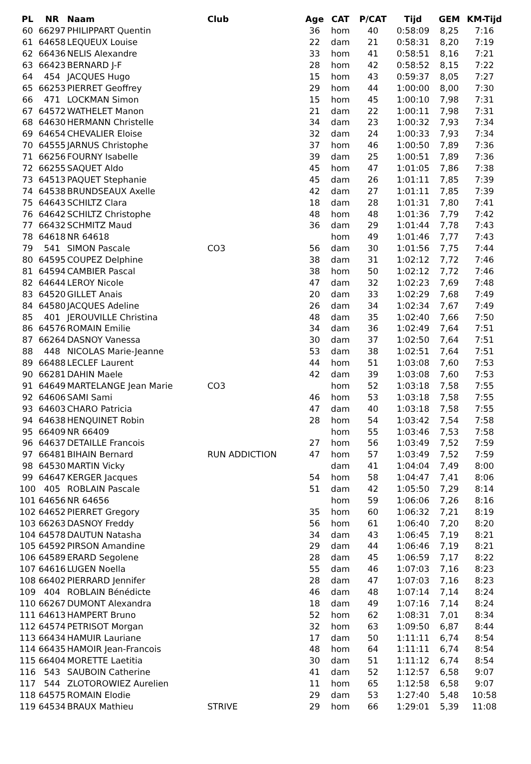| PL | NR | Naam | Club | Age | CAT | P/CAT | Tijd | GEM | KM-Tijd |
| --- | --- | --- | --- | --- | --- | --- | --- | --- | --- |
| 60 | 66297 | PHILIPPART Quentin | | 36 | hom | 40 | 0:58:09 | 8,25 | 7:16 |
| 61 | 64658 | LEQUEUX Louise | | 22 | dam | 21 | 0:58:31 | 8,20 | 7:19 |
| 62 | 66436 | NELIS Alexandre | | 33 | hom | 41 | 0:58:51 | 8,16 | 7:21 |
| 63 | 66423 | BERNARD J-F | | 28 | hom | 42 | 0:58:52 | 8,15 | 7:22 |
| 64 | 454 | JACQUES Hugo | | 15 | hom | 43 | 0:59:37 | 8,05 | 7:27 |
| 65 | 66253 | PIERRET Geoffrey | | 29 | hom | 44 | 1:00:00 | 8,00 | 7:30 |
| 66 | 471 | LOCKMAN Simon | | 15 | hom | 45 | 1:00:10 | 7,98 | 7:31 |
| 67 | 64572 | WATHELET Manon | | 21 | dam | 22 | 1:00:11 | 7,98 | 7:31 |
| 68 | 64630 | HERMANN Christelle | | 34 | dam | 23 | 1:00:32 | 7,93 | 7:34 |
| 69 | 64654 | CHEVALIER Eloise | | 32 | dam | 24 | 1:00:33 | 7,93 | 7:34 |
| 70 | 64555 | JARNUS Christophe | | 37 | hom | 46 | 1:00:50 | 7,89 | 7:36 |
| 71 | 66256 | FOURNY Isabelle | | 39 | dam | 25 | 1:00:51 | 7,89 | 7:36 |
| 72 | 66255 | SAQUET Aldo | | 45 | hom | 47 | 1:01:05 | 7,86 | 7:38 |
| 73 | 64513 | PAQUET Stephanie | | 45 | dam | 26 | 1:01:11 | 7,85 | 7:39 |
| 74 | 64538 | BRUNDSEAUX Axelle | | 42 | dam | 27 | 1:01:11 | 7,85 | 7:39 |
| 75 | 64643 | SCHILTZ Clara | | 18 | dam | 28 | 1:01:31 | 7,80 | 7:41 |
| 76 | 64642 | SCHILTZ Christophe | | 48 | hom | 48 | 1:01:36 | 7,79 | 7:42 |
| 77 | 66432 | SCHMITZ Maud | | 36 | dam | 29 | 1:01:44 | 7,78 | 7:43 |
| 78 | 64618 | NR 64618 | | | hom | 49 | 1:01:46 | 7,77 | 7:43 |
| 79 | 541 | SIMON Pascale | CO3 | 56 | dam | 30 | 1:01:56 | 7,75 | 7:44 |
| 80 | 64595 | COUPEZ Delphine | | 38 | dam | 31 | 1:02:12 | 7,72 | 7:46 |
| 81 | 64594 | CAMBIER Pascal | | 38 | hom | 50 | 1:02:12 | 7,72 | 7:46 |
| 82 | 64644 | LEROY Nicole | | 47 | dam | 32 | 1:02:23 | 7,69 | 7:48 |
| 83 | 64520 | GILLET Anais | | 20 | dam | 33 | 1:02:29 | 7,68 | 7:49 |
| 84 | 64580 | JACQUES Adeline | | 26 | dam | 34 | 1:02:34 | 7,67 | 7:49 |
| 85 | 401 | JEROUVILLE Christina | | 48 | dam | 35 | 1:02:40 | 7,66 | 7:50 |
| 86 | 64576 | ROMAIN Emilie | | 34 | dam | 36 | 1:02:49 | 7,64 | 7:51 |
| 87 | 66264 | DASNOY Vanessa | | 30 | dam | 37 | 1:02:50 | 7,64 | 7:51 |
| 88 | 448 | NICOLAS Marie-Jeanne | | 53 | dam | 38 | 1:02:51 | 7,64 | 7:51 |
| 89 | 66488 | LECLEF Laurent | | 44 | hom | 51 | 1:03:08 | 7,60 | 7:53 |
| 90 | 66281 | DAHIN Maele | | 42 | dam | 39 | 1:03:08 | 7,60 | 7:53 |
| 91 | 64649 | MARTELANGE Jean Marie | CO3 | | hom | 52 | 1:03:18 | 7,58 | 7:55 |
| 92 | 64606 | SAMI Sami | | 46 | hom | 53 | 1:03:18 | 7,58 | 7:55 |
| 93 | 64603 | CHARO Patricia | | 47 | dam | 40 | 1:03:18 | 7,58 | 7:55 |
| 94 | 64638 | HENQUINET Robin | | 28 | hom | 54 | 1:03:42 | 7,54 | 7:58 |
| 95 | 66409 | NR 66409 | | | hom | 55 | 1:03:46 | 7,53 | 7:58 |
| 96 | 64637 | DETAILLE Francois | | 27 | hom | 56 | 1:03:49 | 7,52 | 7:59 |
| 97 | 66481 | BIHAIN Bernard | RUN ADDICTION | 47 | hom | 57 | 1:03:49 | 7,52 | 7:59 |
| 98 | 64530 | MARTIN Vicky | | | dam | 41 | 1:04:04 | 7,49 | 8:00 |
| 99 | 64647 | KERGER Jacques | | 54 | hom | 58 | 1:04:47 | 7,41 | 8:06 |
| 100 | 405 | ROBLAIN Pascale | | 51 | dam | 42 | 1:05:50 | 7,29 | 8:14 |
| 101 | 64656 | NR 64656 | | | hom | 59 | 1:06:06 | 7,26 | 8:16 |
| 102 | 64652 | PIERRET Gregory | | 35 | hom | 60 | 1:06:32 | 7,21 | 8:19 |
| 103 | 66263 | DASNOY Freddy | | 56 | hom | 61 | 1:06:40 | 7,20 | 8:20 |
| 104 | 64578 | DAUTUN Natasha | | 34 | dam | 43 | 1:06:45 | 7,19 | 8:21 |
| 105 | 64592 | PIRSON Amandine | | 29 | dam | 44 | 1:06:46 | 7,19 | 8:21 |
| 106 | 64589 | ERARD Segolene | | 28 | dam | 45 | 1:06:59 | 7,17 | 8:22 |
| 107 | 64616 | LUGEN Noella | | 55 | dam | 46 | 1:07:03 | 7,16 | 8:23 |
| 108 | 66402 | PIERRARD Jennifer | | 28 | dam | 47 | 1:07:03 | 7,16 | 8:23 |
| 109 | 404 | ROBLAIN Bénédicte | | 46 | dam | 48 | 1:07:14 | 7,14 | 8:24 |
| 110 | 66267 | DUMONT Alexandra | | 18 | dam | 49 | 1:07:16 | 7,14 | 8:24 |
| 111 | 64613 | HAMPERT Bruno | | 52 | hom | 62 | 1:08:31 | 7,01 | 8:34 |
| 112 | 64574 | PETRISOT Morgan | | 32 | hom | 63 | 1:09:50 | 6,87 | 8:44 |
| 113 | 66434 | HAMUIR Lauriane | | 17 | dam | 50 | 1:11:11 | 6,74 | 8:54 |
| 114 | 66435 | HAMOIR Jean-Francois | | 48 | hom | 64 | 1:11:11 | 6,74 | 8:54 |
| 115 | 66404 | MORETTE Laetitia | | 30 | dam | 51 | 1:11:12 | 6,74 | 8:54 |
| 116 | 543 | SAUBOIN Catherine | | 41 | dam | 52 | 1:12:57 | 6,58 | 9:07 |
| 117 | 544 | ZLOTOROWIEZ Aurelien | | 11 | hom | 65 | 1:12:58 | 6,58 | 9:07 |
| 118 | 64575 | ROMAIN Elodie | | 29 | dam | 53 | 1:27:40 | 5,48 | 10:58 |
| 119 | 64534 | BRAUX Mathieu | STRIVE | 29 | hom | 66 | 1:29:01 | 5,39 | 11:08 |